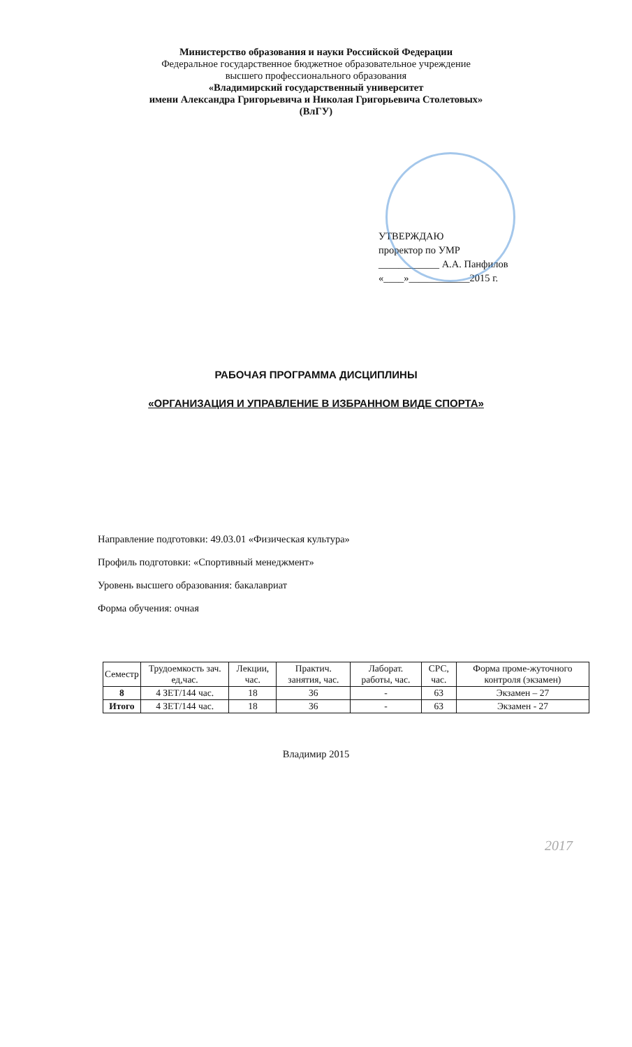Министерство образования и науки Российской Федерации
Федеральное государственное бюджетное образовательное учреждение
высшего профессионального образования
«Владимирский государственный университет
имени Александра Григорьевича и Николая Григорьевича Столетовых»
(ВлГУ)
УТВЕРЖДАЮ
проректор по УМР
____________ А.А. Панфилов
«____»____________2015 г.
РАБОЧАЯ ПРОГРАММА ДИСЦИПЛИНЫ
«ОРГАНИЗАЦИЯ И УПРАВЛЕНИЕ В ИЗБРАННОМ ВИДЕ СПОРТА»
Направление подготовки: 49.03.01 «Физическая культура»
Профиль подготовки: «Спортивный менеджмент»
Уровень высшего образования: бакалавриат
Форма обучения: очная
| Семестр | Трудоемкость зач. ед,час. | Лекции, час. | Практич. занятия, час. | Лаборат. работы, час. | СРС, час. | Форма проме-жуточного контроля (экзамен) |
| --- | --- | --- | --- | --- | --- | --- |
| 8 | 4 ЗЕТ/144 час. | 18 | 36 | - | 63 | Экзамен – 27 |
| Итого | 4 ЗЕТ/144 час. | 18 | 36 | - | 63 | Экзамен - 27 |
Владимир 2015
2017